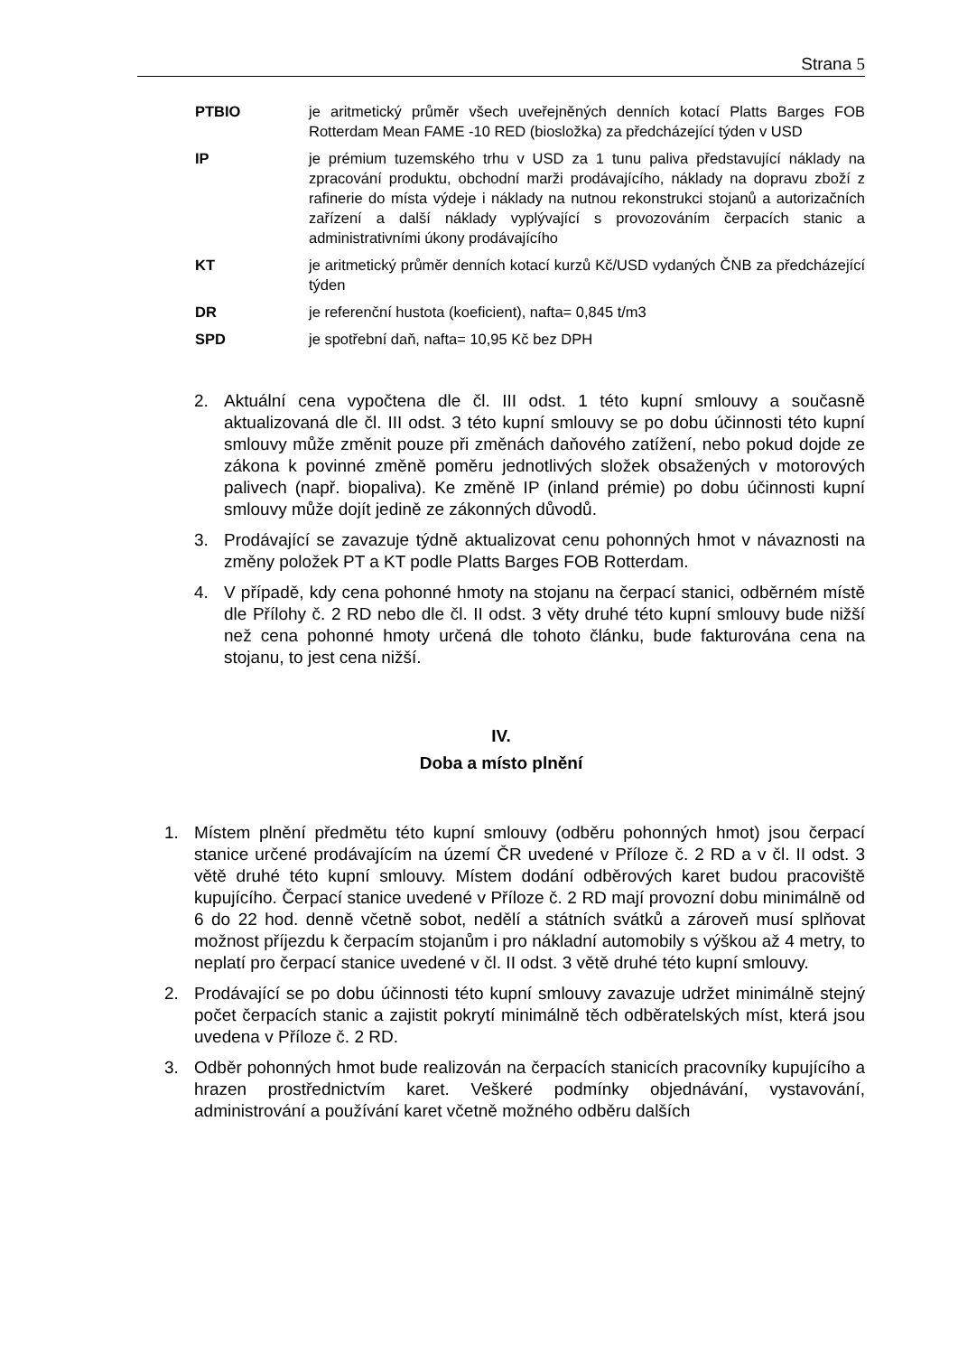Strana 5
PTBIO je aritmetický průměr všech uveřejněných denních kotací Platts Barges FOB Rotterdam Mean FAME -10 RED (biosložka) za předcházející týden v USD
IP je prémium tuzemského trhu v USD za 1 tunu paliva představující náklady na zpracování produktu, obchodní marži prodávajícího, náklady na dopravu zboží z rafinerie do místa výdeje i náklady na nutnou rekonstrukci stojanů a autorizačních zařízení a další náklady vyplývající s provozováním čerpacích stanic a administrativními úkony prodávajícího
KT je aritmetický průměr denních kotací kurzů Kč/USD vydaných ČNB za předcházející týden
DR je referenční hustota (koeficient), nafta= 0,845 t/m3
SPD je spotřební daň, nafta= 10,95 Kč bez DPH
2. Aktuální cena vypočtena dle čl. III odst. 1 této kupní smlouvy a současně aktualizovaná dle čl. III odst. 3 této kupní smlouvy se po dobu účinnosti této kupní smlouvy může změnit pouze při změnách daňového zatížení, nebo pokud dojde ze zákona k povinné změně poměru jednotlivých složek obsažených v motorových palivech (např. biopaliva). Ke změně IP (inland prémie) po dobu účinnosti kupní smlouvy může dojít jedině ze zákonných důvodů.
3. Prodávající se zavazuje týdně aktualizovat cenu pohonných hmot v návaznosti na změny položek PT a KT podle Platts Barges FOB Rotterdam.
4. V případě, kdy cena pohonné hmoty na stojanu na čerpací stanici, odběrném místě dle Přílohy č. 2 RD nebo dle čl. II odst. 3 věty druhé této kupní smlouvy bude nižší než cena pohonné hmoty určená dle tohoto článku, bude fakturována cena na stojanu, to jest cena nižší.
IV.
Doba a místo plnění
1. Místem plnění předmětu této kupní smlouvy (odběru pohonných hmot) jsou čerpací stanice určené prodávajícím na území ČR uvedené v Příloze č. 2 RD a v čl. II odst. 3 větě druhé této kupní smlouvy. Místem dodání odběrových karet budou pracoviště kupujícího. Čerpací stanice uvedené v Příloze č. 2 RD mají provozní dobu minimálně od 6 do 22 hod. denně včetně sobot, nedělí a státních svátků a zároveň musí splňovat možnost příjezdu k čerpacím stojanům i pro nákladní automobily s výškou až 4 metry, to neplatí pro čerpací stanice uvedené v čl. II odst. 3 větě druhé této kupní smlouvy.
2. Prodávající se po dobu účinnosti této kupní smlouvy zavazuje udržet minimálně stejný počet čerpacích stanic a zajistit pokrytí minimálně těch odběratelských míst, která jsou uvedena v Příloze č. 2 RD.
3. Odběr pohonných hmot bude realizován na čerpacích stanicích pracovníky kupujícího a hrazen prostřednictvím karet. Veškeré podmínky objednávání, vystavování, administrování a používání karet včetně možného odběru dalších